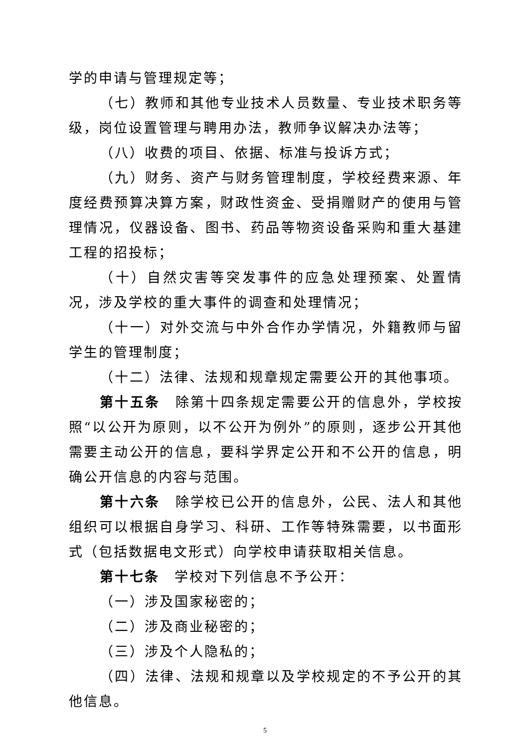学的申请与管理规定等；
（七）教师和其他专业技术人员数量、专业技术职务等级，岗位设置管理与聘用办法，教师争议解决办法等；
（八）收费的项目、依据、标准与投诉方式；
（九）财务、资产与财务管理制度，学校经费来源、年度经费预算决算方案，财政性资金、受捐赠财产的使用与管理情况，仪器设备、图书、药品等物资设备采购和重大基建工程的招投标；
（十）自然灾害等突发事件的应急处理预案、处置情况，涉及学校的重大事件的调查和处理情况；
（十一）对外交流与中外合作办学情况，外籍教师与留学生的管理制度；
（十二）法律、法规和规章规定需要公开的其他事项。
第十五条　除第十四条规定需要公开的信息外，学校按照“以公开为原则，以不公开为例外”的原则，逐步公开其他需要主动公开的信息，要科学界定公开和不公开的信息，明确公开信息的内容与范围。
第十六条　除学校已公开的信息外，公民、法人和其他组织可以根据自身学习、科研、工作等特殊需要，以书面形式（包括数据电文形式）向学校申请获取相关信息。
第十七条　学校对下列信息不予公开：
（一）涉及国家秘密的；
（二）涉及商业秘密的；
（三）涉及个人隐私的；
（四）法律、法规和规章以及学校规定的不予公开的其他信息。
5